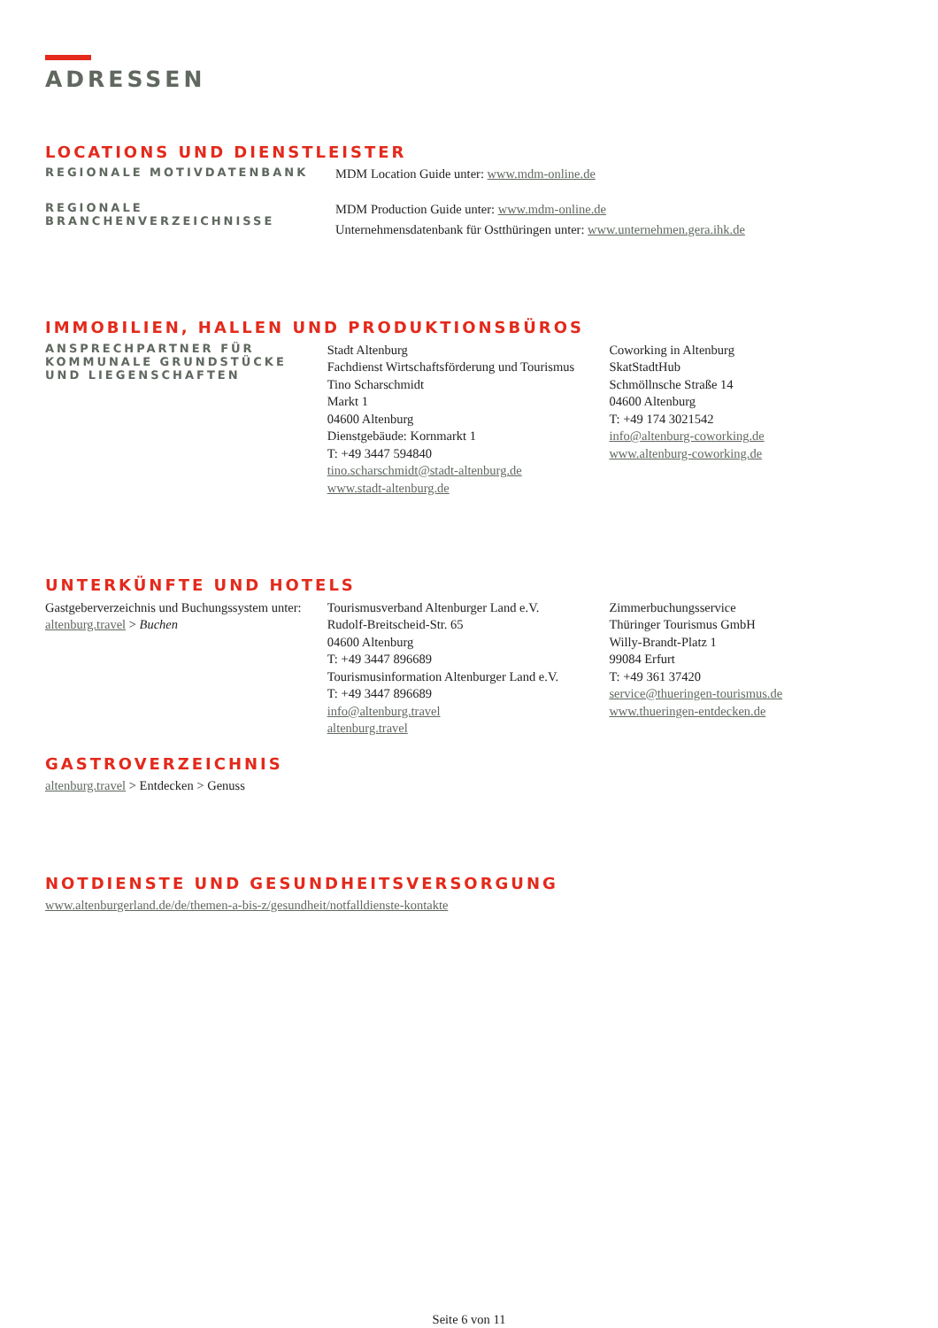ADRESSEN
LOCATIONS UND DIENSTLEISTER
REGIONALE MOTIVDATENBANK
MDM Location Guide unter: www.mdm-online.de
REGIONALE
BRANCHENVERZEICHNISSE
MDM Production Guide unter: www.mdm-online.de
Unternehmensdatenbank für Ostthüringen unter: www.unternehmen.gera.ihk.de
IMMOBILIEN, HALLEN UND PRODUKTIONSBÜROS
ANSPRECHPARTNER FÜR KOMMUNALE GRUNDSTÜCKE UND LIEGENSCHAFTEN
Stadt Altenburg
Fachdienst Wirtschaftsförderung und Tourismus
Tino Scharschmidt
Markt 1
04600 Altenburg
Dienstgebäude: Kornmarkt 1
T: +49 3447 594840
tino.scharschmidt@stadt-altenburg.de
www.stadt-altenburg.de
Coworking in Altenburg
SkatStadtHub
Schmöllnsche Straße 14
04600 Altenburg
T: +49 174 3021542
info@altenburg-coworking.de
www.altenburg-coworking.de
UNTERKÜNFTE UND HOTELS
Gastgeberverzeichnis und Buchungssystem unter: altenburg.travel > Buchen
Tourismusverband Altenburger Land e.V.
Rudolf-Breitscheid-Str. 65
04600 Altenburg
T: +49 3447 896689
Tourismusinformation Altenburger Land e.V.
T: +49 3447 896689
info@altenburg.travel
altenburg.travel
Zimmerbuchungsservice
Thüringer Tourismus GmbH
Willy-Brandt-Platz 1
99084 Erfurt
T: +49 361 37420
service@thueringen-tourismus.de
www.thueringen-entdecken.de
GASTROVERZEICHNIS
altenburg.travel > Entdecken > Genuss
NOTDIENSTE UND GESUNDHEITSVERSORGUNG
www.altenburgerland.de/de/themen-a-bis-z/gesundheit/notfalldienste-kontakte
Seite 6 von 11